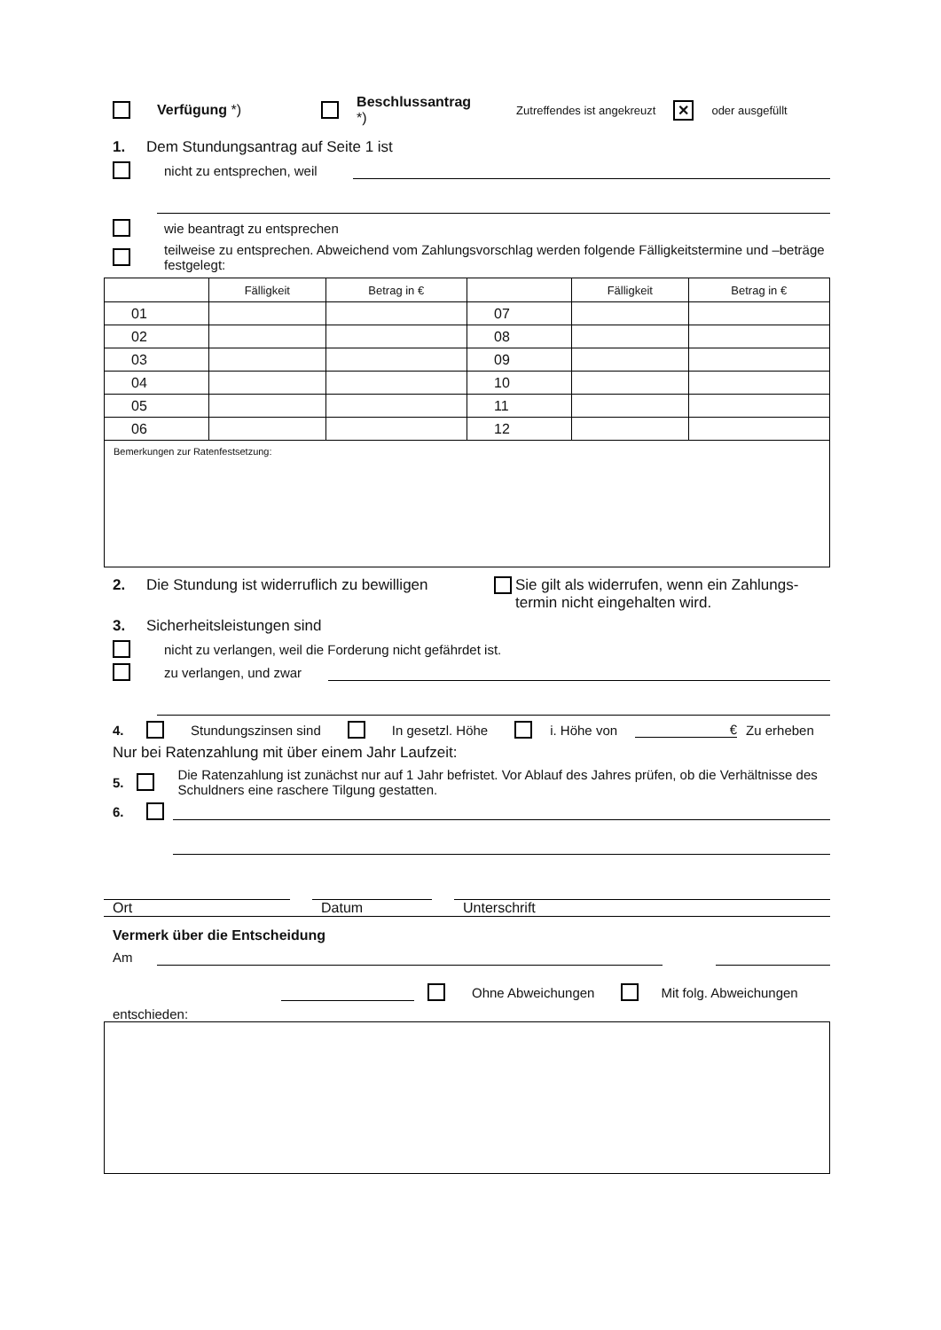Verfügung *) Beschlussantrag
*) Zutreffendes ist angekreuzt ✕ oder ausgefüllt
1. Dem Stundungsantrag auf Seite 1 ist
nicht zu entsprechen, weil
wie beantragt zu entsprechen
teilweise zu entsprechen. Abweichend vom Zahlungsvorschlag werden folgende Fälligkeitstermine und –beträge festgelegt:
| | Fälligkeit | Betrag in € | | Fälligkeit | Betrag in € |
| --- | --- | --- | --- | --- | --- |
| 01 | | | 07 | | |
| 02 | | | 08 | | |
| 03 | | | 09 | | |
| 04 | | | 10 | | |
| 05 | | | 11 | | |
| 06 | | | 12 | | |
| Bemerkungen zur Ratenfestsetzung: | | | | | |
2. Die Stundung ist widerruflich zu bewilligen Sie gilt als widerrufen, wenn ein Zahlungs-
termin nicht eingehalten wird.
3. Sicherheitsleistungen sind
nicht zu verlangen, weil die Forderung nicht gefährdet ist.
zu verlangen, und zwar
4. Stundungszinsen sind In gesetzl. Höhe i. Höhe von € Zu erheben
Nur bei Ratenzahlung mit über einem Jahr Laufzeit:
5. Die Ratenzahlung ist zunächst nur auf 1 Jahr befristet. Vor Ablauf des Jahres prüfen, ob die Verhältnisse des Schuldners eine raschere Tilgung gestatten.
6.
Ort Datum Unterschrift
Vermerk über die Entscheidung
Am
Ohne Abweichungen Mit folg. Abweichungen
entschieden: